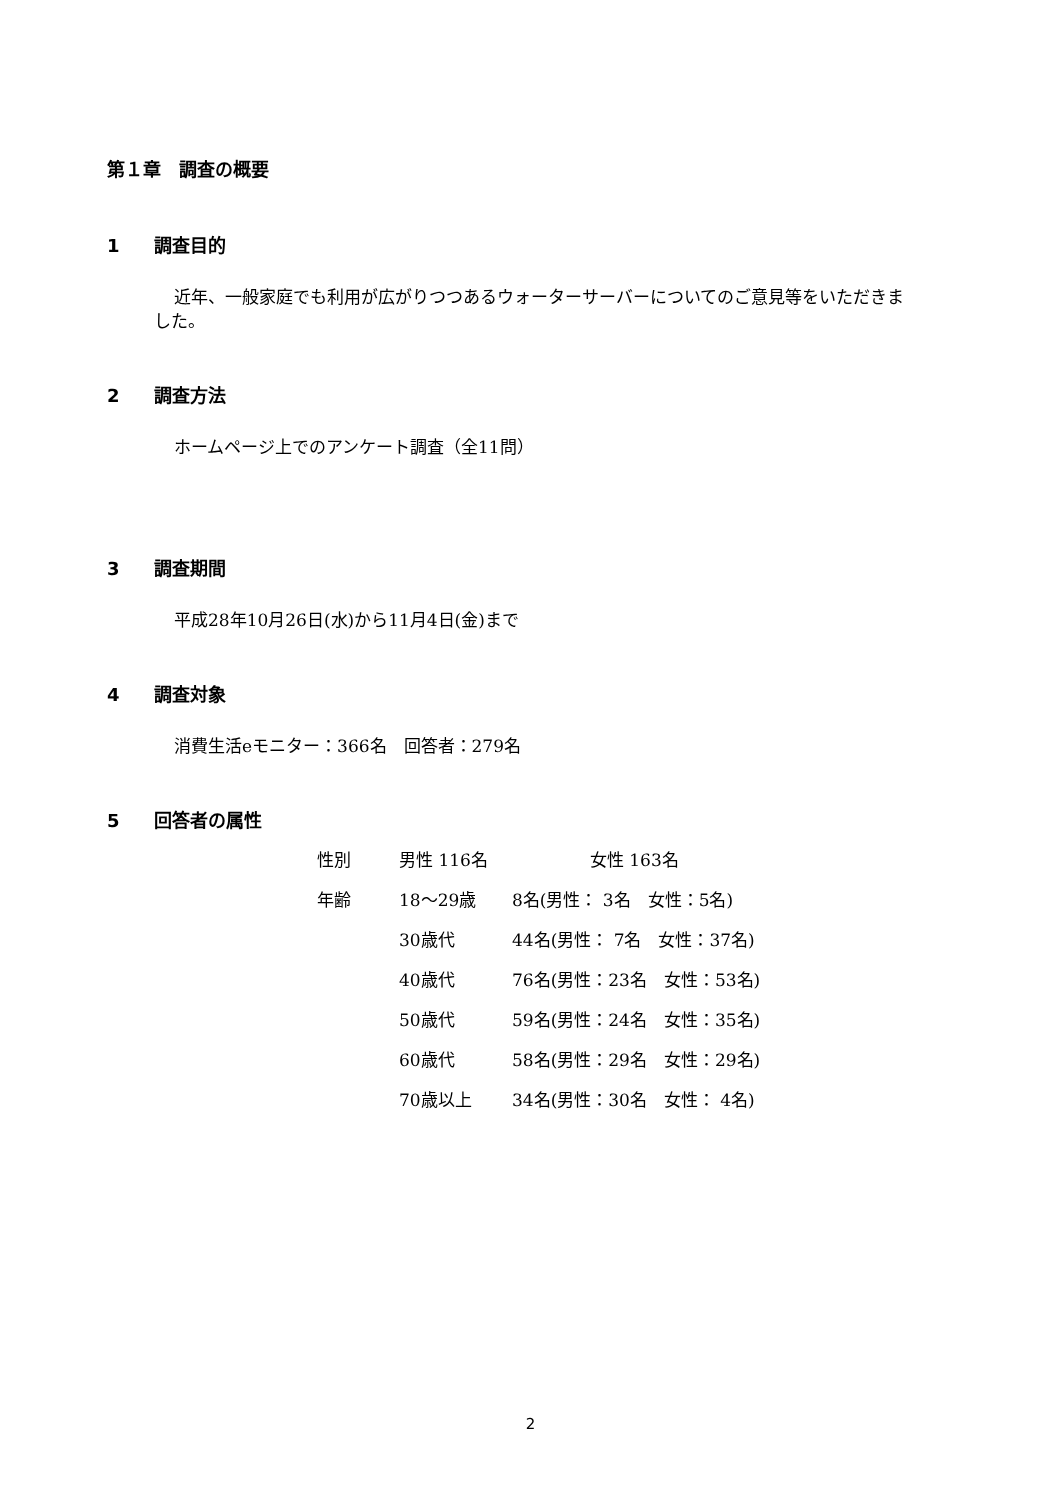第１章　調査の概要
1 調査目的
近年、一般家庭でも利用が広がりつつあるウォーターサーバーについてのご意見等をいただきました。
2 調査方法
ホームページ上でのアンケート調査（全11問）
3 調査期間
平成28年10月26日(水)から11月4日(金)まで
4 調査対象
消費生活eモニター：366名　回答者：279名
5 回答者の属性
| 性別 | 男性 116名 女性 163名 | |
| 年齢 | 18〜29歳 | 8名(男性： 3名 女性：5名) |
| | 30歳代 | 44名(男性： 7名 女性：37名) |
| | 40歳代 | 76名(男性：23名 女性：53名) |
| | 50歳代 | 59名(男性：24名 女性：35名) |
| | 60歳代 | 58名(男性：29名 女性：29名) |
| | 70歳以上 | 34名(男性：30名 女性： 4名) |
2